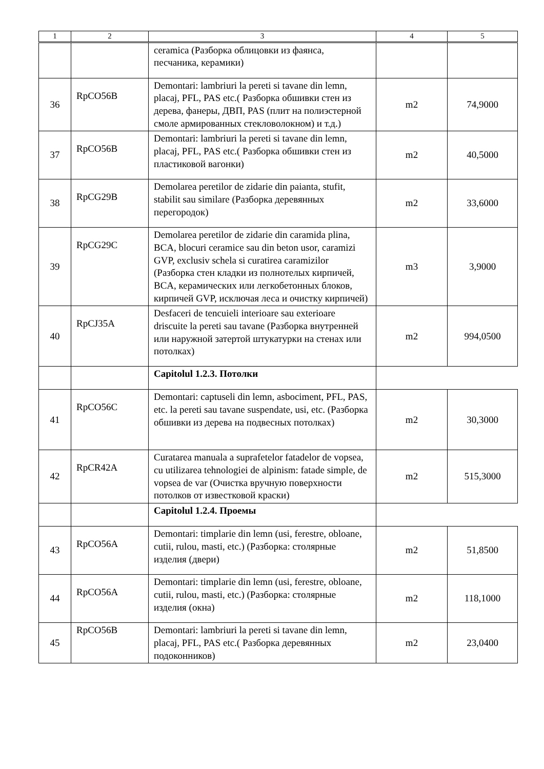| 1 | 2 | 3 | 4 | 5 |
| --- | --- | --- | --- | --- |
| | | ceramica (Разборка облицовки из фаянса, песчаника, керамики) | | |
| 36 | RpCO56B | Demontari: lambriuri la pereti si tavane din lemn, placaj, PFL, PAS etc.( Разборка обшивки стен из дерева, фанеры, ДВП, PAS (плит на полиэстерной смоле армированных стекловолокном) и т.д.) | m2 | 74,9000 |
| 37 | RpCO56B | Demontari: lambriuri la pereti si tavane din lemn, placaj, PFL, PAS etc.( Разборка обшивки стен из пластиковой вагонки) | m2 | 40,5000 |
| 38 | RpCG29B | Demolarea peretilor de zidarie din paianta, stufit, stabilit sau similare (Разборка деревянных перегородок) | m2 | 33,6000 |
| 39 | RpCG29C | Demolarea peretilor de zidarie din caramida plina, BCA, blocuri ceramice sau din beton usor, caramizi GVP, exclusiv schela si curatirea caramizilor (Разборка стен кладки из полнотелых кирпичей, BCA, керамических или легкобетонных блоков, кирпичей GVP, исключая леса и очистку кирпичей) | m3 | 3,9000 |
| 40 | RpCJ35A | Desfaceri de tencuieli interioare sau exterioare driscuite la pereti sau tavane (Разборка внутренней или наружной затертой штукатурки на стенах или потолках) | m2 | 994,0500 |
| | | Capitolul 1.2.3. Потолки | | |
| 41 | RpCO56C | Demontari: captuseli din lemn, asbociment, PFL, PAS, etc. la pereti sau tavane suspendate, usi, etc. (Разборка обшивки из дерева на подвесных потолках) | m2 | 30,3000 |
| 42 | RpCR42A | Curatarea manuala a suprafetelor fatadelor de vopsea, cu utilizarea tehnologiei de alpinism: fatade simple, de vopsea de var (Очистка вручную поверхности потолков от известковой краски) | m2 | 515,3000 |
| | | Capitolul 1.2.4. Проемы | | |
| 43 | RpCO56A | Demontari: timplarie din lemn (usi, ferestre, obloane, cutii, rulou, masti, etc.) (Разборка: столярные изделия (двери) | m2 | 51,8500 |
| 44 | RpCO56A | Demontari: timplarie din lemn (usi, ferestre, obloane, cutii, rulou, masti, etc.) (Разборка: столярные изделия (окна) | m2 | 118,1000 |
| 45 | RpCO56B | Demontari: lambriuri la pereti si tavane din lemn, placaj, PFL, PAS etc.( Разборка деревянных подоконников) | m2 | 23,0400 |